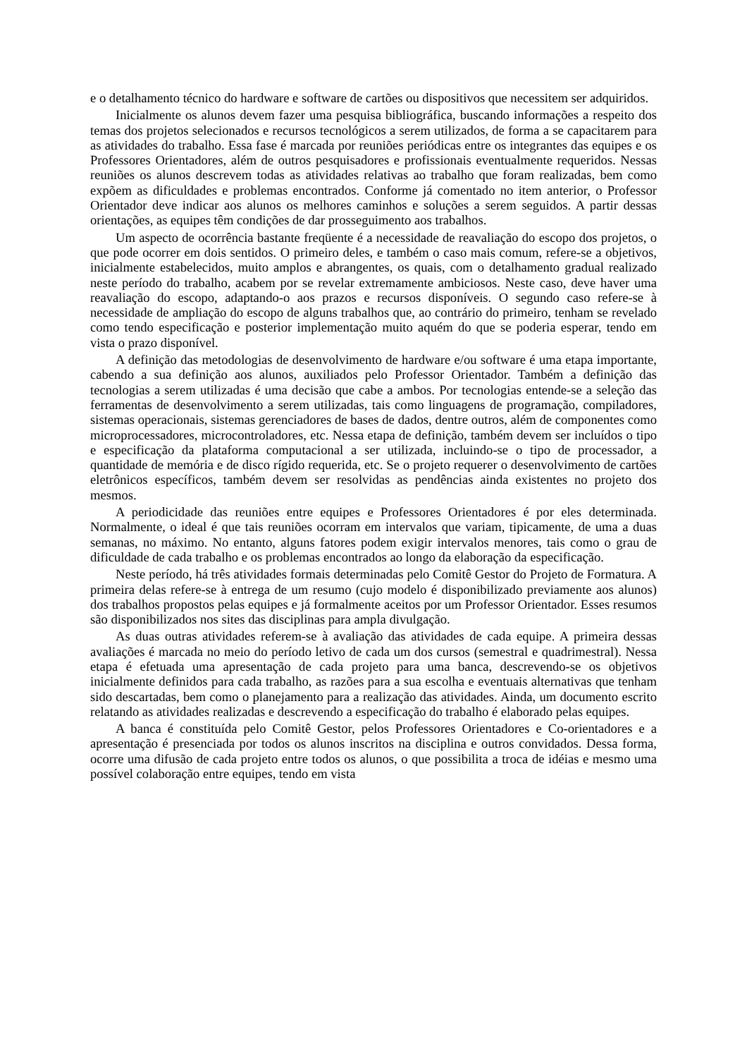e o detalhamento técnico do hardware e software de cartões ou dispositivos que necessitem ser adquiridos.
Inicialmente os alunos devem fazer uma pesquisa bibliográfica, buscando informações a respeito dos temas dos projetos selecionados e recursos tecnológicos a serem utilizados, de forma a se capacitarem para as atividades do trabalho. Essa fase é marcada por reuniões periódicas entre os integrantes das equipes e os Professores Orientadores, além de outros pesquisadores e profissionais eventualmente requeridos. Nessas reuniões os alunos descrevem todas as atividades relativas ao trabalho que foram realizadas, bem como expõem as dificuldades e problemas encontrados. Conforme já comentado no item anterior, o Professor Orientador deve indicar aos alunos os melhores caminhos e soluções a serem seguidos. A partir dessas orientações, as equipes têm condições de dar prosseguimento aos trabalhos.
Um aspecto de ocorrência bastante freqüente é a necessidade de reavaliação do escopo dos projetos, o que pode ocorrer em dois sentidos. O primeiro deles, e também o caso mais comum, refere-se a objetivos, inicialmente estabelecidos, muito amplos e abrangentes, os quais, com o detalhamento gradual realizado neste período do trabalho, acabem por se revelar extremamente ambiciosos. Neste caso, deve haver uma reavaliação do escopo, adaptando-o aos prazos e recursos disponíveis. O segundo caso refere-se à necessidade de ampliação do escopo de alguns trabalhos que, ao contrário do primeiro, tenham se revelado como tendo especificação e posterior implementação muito aquém do que se poderia esperar, tendo em vista o prazo disponível.
A definição das metodologias de desenvolvimento de hardware e/ou software é uma etapa importante, cabendo a sua definição aos alunos, auxiliados pelo Professor Orientador. Também a definição das tecnologias a serem utilizadas é uma decisão que cabe a ambos. Por tecnologias entende-se a seleção das ferramentas de desenvolvimento a serem utilizadas, tais como linguagens de programação, compiladores, sistemas operacionais, sistemas gerenciadores de bases de dados, dentre outros, além de componentes como microprocessadores, microcontroladores, etc. Nessa etapa de definição, também devem ser incluídos o tipo e especificação da plataforma computacional a ser utilizada, incluindo-se o tipo de processador, a quantidade de memória e de disco rígido requerida, etc. Se o projeto requerer o desenvolvimento de cartões eletrônicos específicos, também devem ser resolvidas as pendências ainda existentes no projeto dos mesmos.
A periodicidade das reuniões entre equipes e Professores Orientadores é por eles determinada. Normalmente, o ideal é que tais reuniões ocorram em intervalos que variam, tipicamente, de uma a duas semanas, no máximo. No entanto, alguns fatores podem exigir intervalos menores, tais como o grau de dificuldade de cada trabalho e os problemas encontrados ao longo da elaboração da especificação.
Neste período, há três atividades formais determinadas pelo Comitê Gestor do Projeto de Formatura. A primeira delas refere-se à entrega de um resumo (cujo modelo é disponibilizado previamente aos alunos) dos trabalhos propostos pelas equipes e já formalmente aceitos por um Professor Orientador. Esses resumos são disponibilizados nos sites das disciplinas para ampla divulgação.
As duas outras atividades referem-se à avaliação das atividades de cada equipe. A primeira dessas avaliações é marcada no meio do período letivo de cada um dos cursos (semestral e quadrimestral). Nessa etapa é efetuada uma apresentação de cada projeto para uma banca, descrevendo-se os objetivos inicialmente definidos para cada trabalho, as razões para a sua escolha e eventuais alternativas que tenham sido descartadas, bem como o planejamento para a realização das atividades. Ainda, um documento escrito relatando as atividades realizadas e descrevendo a especificação do trabalho é elaborado pelas equipes.
A banca é constituída pelo Comitê Gestor, pelos Professores Orientadores e Co-orientadores e a apresentação é presenciada por todos os alunos inscritos na disciplina e outros convidados. Dessa forma, ocorre uma difusão de cada projeto entre todos os alunos, o que possibilita a troca de idéias e mesmo uma possível colaboração entre equipes, tendo em vista